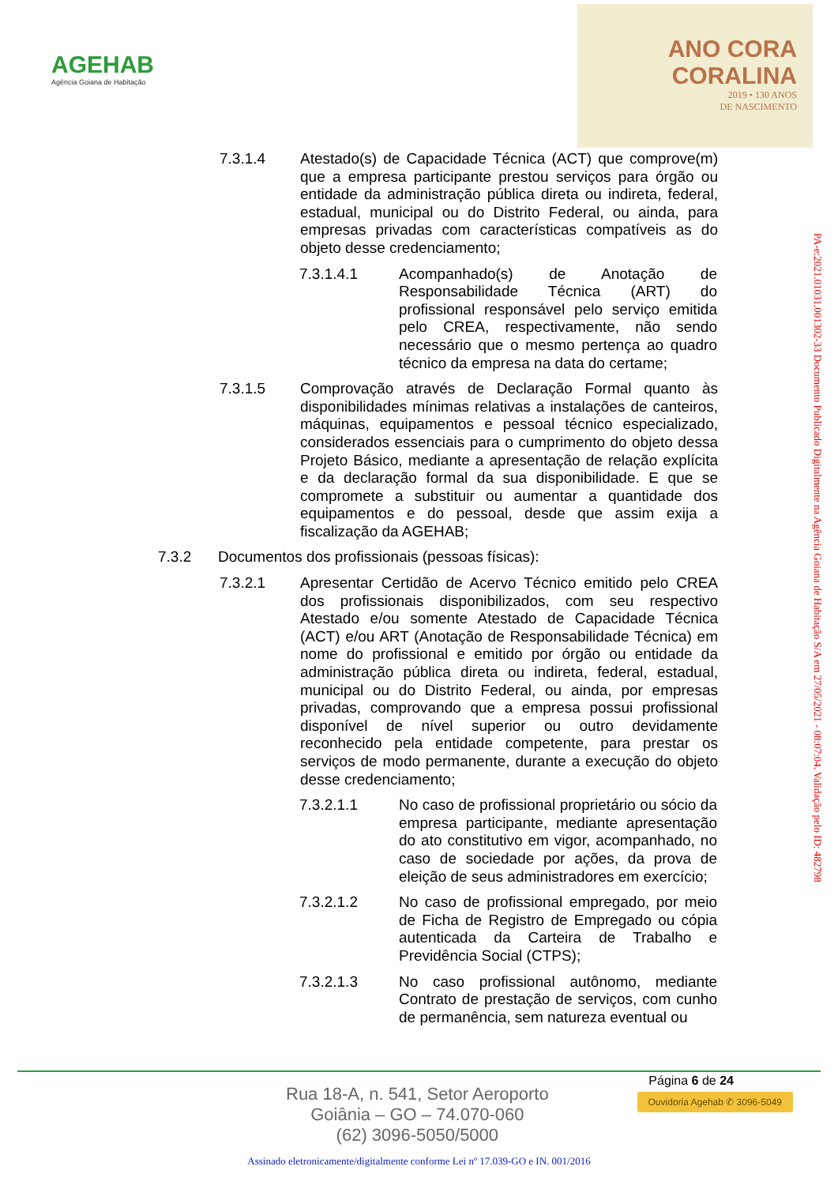AGEHAB
Agência Goiana de Habitação
ANO CORA
CORALINA
2019 • 130 ANOS
DE NASCIMENTO
7.3.1.4 Atestado(s) de Capacidade Técnica (ACT) que comprove(m) que a empresa participante prestou serviços para órgão ou entidade da administração pública direta ou indireta, federal, estadual, municipal ou do Distrito Federal, ou ainda, para empresas privadas com características compatíveis as do objeto desse credenciamento;
7.3.1.4.1 Acompanhado(s) de Anotação de Responsabilidade Técnica (ART) do profissional responsável pelo serviço emitida pelo CREA, respectivamente, não sendo necessário que o mesmo pertença ao quadro técnico da empresa na data do certame;
7.3.1.5 Comprovação através de Declaração Formal quanto às disponibilidades mínimas relativas a instalações de canteiros, máquinas, equipamentos e pessoal técnico especializado, considerados essenciais para o cumprimento do objeto dessa Projeto Básico, mediante a apresentação de relação explícita e da declaração formal da sua disponibilidade. E que se compromete a substituir ou aumentar a quantidade dos equipamentos e do pessoal, desde que assim exija a fiscalização da AGEHAB;
7.3.2 Documentos dos profissionais (pessoas físicas):
7.3.2.1 Apresentar Certidão de Acervo Técnico emitido pelo CREA dos profissionais disponibilizados, com seu respectivo Atestado e/ou somente Atestado de Capacidade Técnica (ACT) e/ou ART (Anotação de Responsabilidade Técnica) em nome do profissional e emitido por órgão ou entidade da administração pública direta ou indireta, federal, estadual, municipal ou do Distrito Federal, ou ainda, por empresas privadas, comprovando que a empresa possui profissional disponível de nível superior ou outro devidamente reconhecido pela entidade competente, para prestar os serviços de modo permanente, durante a execução do objeto desse credenciamento;
7.3.2.1.1 No caso de profissional proprietário ou sócio da empresa participante, mediante apresentação do ato constitutivo em vigor, acompanhado, no caso de sociedade por ações, da prova de eleição de seus administradores em exercício;
7.3.2.1.2 No caso de profissional empregado, por meio de Ficha de Registro de Empregado ou cópia autenticada da Carteira de Trabalho e Previdência Social (CTPS);
7.3.2.1.3 No caso profissional autônomo, mediante Contrato de prestação de serviços, com cunho de permanência, sem natureza eventual ou
PA-e:2021.01031.001302-33 Documento Publicado Digitalmente na Agência Goiana de Habitação S/A em 27/05/2021 - 08:07:04. Validação pelo ID: 482798
Rua 18-A, n. 541, Setor Aeroporto
Goiânia – GO – 74.070-060
(62) 3096-5050/5000
Página 6 de 24
Ouvidoria Agehab ✆ 3096-5049
Assinado eletronicamente/digitalmente conforme Lei nº 17.039-GO e IN. 001/2016